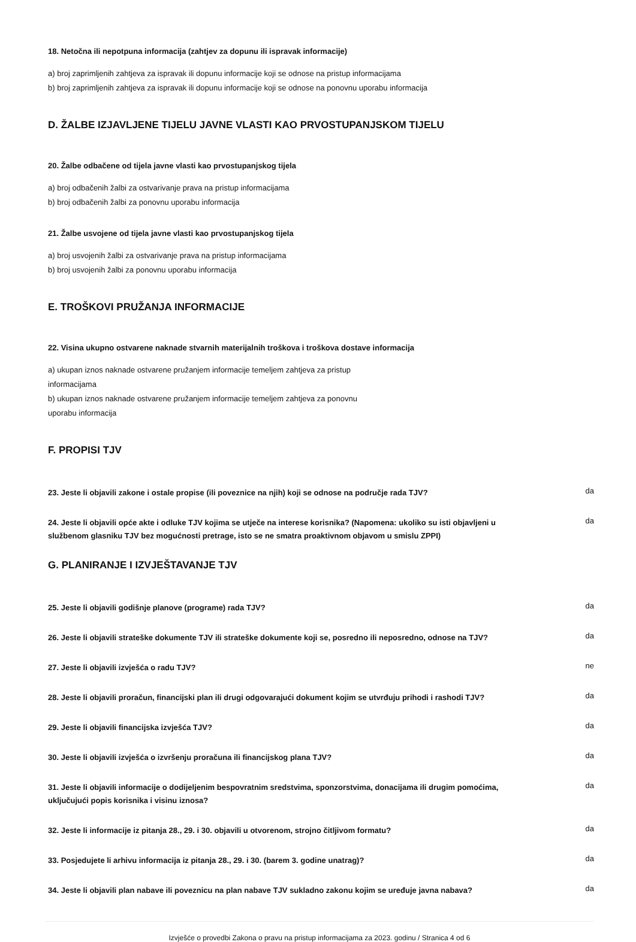18. Netočna ili nepotpuna informacija (zahtjev za dopunu ili ispravak informacije)
a) broj zaprimljenih zahtjeva za ispravak ili dopunu informacije koji se odnose na pristup informacijama
b) broj zaprimljenih zahtjeva za ispravak ili dopunu informacije koji se odnose na ponovnu uporabu informacija
D. ŽALBE IZJAVLJENE TIJELU JAVNE VLASTI KAO PRVOSTUPANJSKOM TIJELU
20. Žalbe odbačene od tijela javne vlasti kao prvostupanjskog tijela
a) broj odbačenih žalbi za ostvarivanje prava na pristup informacijama
b) broj odbačenih žalbi za ponovnu uporabu informacija
21. Žalbe usvojene od tijela javne vlasti kao prvostupanjskog tijela
a) broj usvojenih žalbi za ostvarivanje prava na pristup informacijama
b) broj usvojenih žalbi za ponovnu uporabu informacija
E. TROŠKOVI PRUŽANJA INFORMACIJE
22. Visina ukupno ostvarene naknade stvarnih materijalnih troškova i troškova dostave informacija
a) ukupan iznos naknade ostvarene pružanjem informacije temeljem zahtjeva za pristup informacijama
b) ukupan iznos naknade ostvarene pružanjem informacije temeljem zahtjeva za ponovnu uporabu informacija
F. PROPISI TJV
23. Jeste li objavili zakone i ostale propise (ili poveznice na njih) koji se odnose na područje rada TJV?
da
24. Jeste li objavili opće akte i odluke TJV kojima se utječe na interese korisnika? (Napomena: ukoliko su isti objavljeni u službenom glasniku TJV bez mogućnosti pretrage, isto se ne smatra proaktivnom objavom u smislu ZPPI)
da
G. PLANIRANJE I IZVJEŠTAVANJE TJV
25. Jeste li objavili godišnje planove (programe) rada TJV?
da
26. Jeste li objavili strateške dokumente TJV ili strateške dokumente koji se, posredno ili neposredno, odnose na TJV?
da
27. Jeste li objavili izvješća o radu TJV?
ne
28. Jeste li objavili proračun, financijski plan ili drugi odgovarajući dokument kojim se utvrđuju prihodi i rashodi TJV?
da
29. Jeste li objavili financijska izvješća TJV?
da
30. Jeste li objavili izvješća o izvršenju proračuna ili financijskog plana TJV?
da
31. Jeste li objavili informacije o dodijeljenim bespovratnim sredstvima, sponzorstvima, donacijama ili drugim pomoćima, uključujući popis korisnika i visinu iznosa?
da
32. Jeste li informacije iz pitanja 28., 29. i 30. objavili u otvorenom, strojno čitljivom formatu?
da
33. Posjedujete li arhivu informacija iz pitanja 28., 29. i 30. (barem 3. godine unatrag)?
da
34. Jeste li objavili plan nabave ili poveznicu na plan nabave TJV sukladno zakonu kojim se uređuje javna nabava?
da
Izvješće o provedbi Zakona o pravu na pristup informacijama za 2023. godinu / Stranica 4 od 6